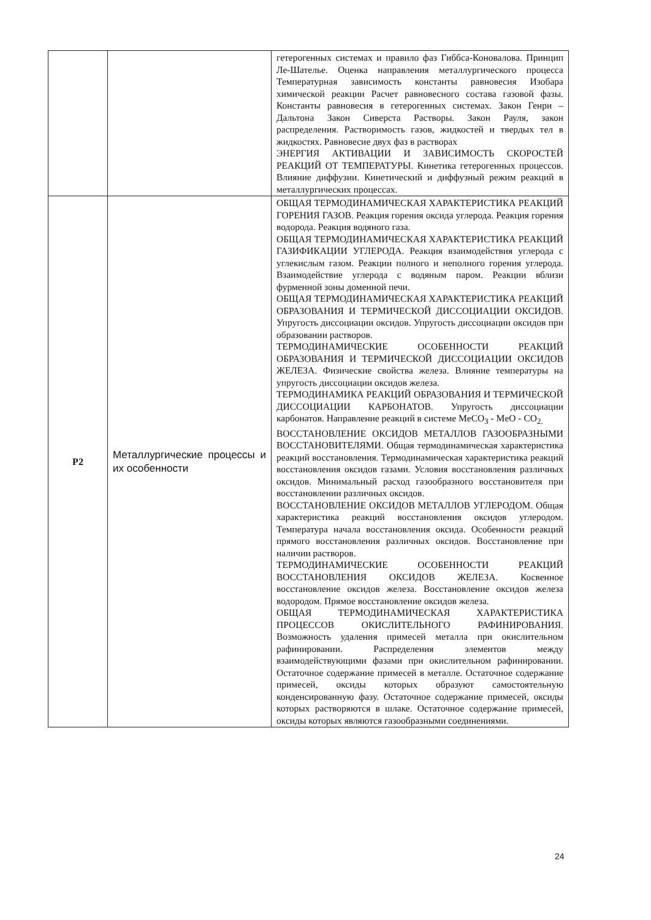| | | гетерогенных системах и правило фаз Гиббса-Коновалова. Принцип Ле-Шателье. Оценка направления металлургического процесса Температурная зависимость константы равновесия Изобара химической реакции Расчет равновесного состава газовой фазы. Константы равновесия в гетерогенных системах. Закон Генри – Дальтона Закон Сиверста Растворы. Закон Рауля, закон распределения. Растворимость газов, жидкостей и твердых тел в жидкостях. Равновесие двух фаз в растворах ЭНЕРГИЯ АКТИВАЦИИ И ЗАВИСИМОСТЬ СКОРОСТЕЙ РЕАКЦИЙ ОТ ТЕМПЕРАТУРЫ. Кинетика гетерогенных процессов. Влияние диффузии. Кинетический и диффузный режим реакций в металлургических процессах. |
| P2 | Металлургические процессы и их особенности | ОБЩАЯ ТЕРМОДИНАМИЧЕСКАЯ ХАРАКТЕРИСТИКА РЕАКЦИЙ ГОРЕНИЯ ГАЗОВ. Реакция горения оксида углерода. Реакция горения водорода. Реакция водяного газа. ОБЩАЯ ТЕРМОДИНАМИЧЕСКАЯ ХАРАКТЕРИСТИКА РЕАКЦИЙ ГАЗИФИКАЦИИ УГЛЕРОДА. Реакция взаимодействия углерода с углекислым газом. Реакции полного и неполного горения углерода. Взаимодействие углерода с водяным паром. Реакции вблизи фурменной зоны доменной печи. ОБЩАЯ ТЕРМОДИНАМИЧЕСКАЯ ХАРАКТЕРИСТИКА РЕАКЦИЙ ОБРАЗОВАНИЯ И ТЕРМИЧЕСКОЙ ДИССОЦИАЦИИ ОКСИДОВ. Упругость диссоциации оксидов. Упругость диссоциации оксидов при образовании растворов. ТЕРМОДИНАМИЧЕСКИЕ ОСОБЕННОСТИ РЕАКЦИЙ ОБРАЗОВАНИЯ И ТЕРМИЧЕСКОЙ ДИССОЦИАЦИИ ОКСИДОВ ЖЕЛЕЗА. Физические свойства железа. Влияние температуры на упругость диссоциации оксидов железа. ТЕРМОДИНАМИКА РЕАКЦИЙ ОБРАЗОВАНИЯ И ТЕРМИЧЕСКОЙ ДИССОЦИАЦИИ КАРБОНАТОВ. Упругость диссоциации карбонатов. Направление реакций в системе MeCO<sub>3</sub> - MeO - CO<sub>2.</sub> ВОССТАНОВЛЕНИЕ ОКСИДОВ МЕТАЛЛОВ ГАЗООБРАЗНЫМИ ВОССТАНОВИТЕЛЯМИ. Общая термодинамическая характеристика реакций восстановления. Термодинамическая характеристика реакций восстановления оксидов газами. Условия восстановления различных оксидов. Минимальный расход газообразного восстановителя при восстановлении различных оксидов. ВОССТАНОВЛЕНИЕ ОКСИДОВ МЕТАЛЛОВ УГЛЕРОДОМ. Общая характеристика реакций восстановления оксидов углеродом. Температура начала восстановления оксида. Особенности реакций прямого восстановления различных оксидов. Восстановление при наличии растворов. ТЕРМОДИНАМИЧЕСКИЕ ОСОБЕННОСТИ РЕАКЦИЙ ВОССТАНОВЛЕНИЯ ОКСИДОВ ЖЕЛЕЗА. Косвенное восстановление оксидов железа. Восстановление оксидов железа водородом. Прямое восстановление оксидов железа. ОБЩАЯ ТЕРМОДИНАМИЧЕСКАЯ ХАРАКТЕРИСТИКА ПРОЦЕССОВ ОКИСЛИТЕЛЬНОГО РАФИНИРОВАНИЯ. Возможность удаления примесей металла при окислительном рафинировании. Распределения элементов между взаимодействующими фазами при окислительном рафинировании. Остаточное содержание примесей в металле. Остаточное содержание примесей, оксиды которых образуют самостоятельную конденсированную фазу. Остаточное содержание примесей, оксиды которых растворяются в шлаке. Остаточное содержание примесей, оксиды которых являются газообразными соединениями. |
24